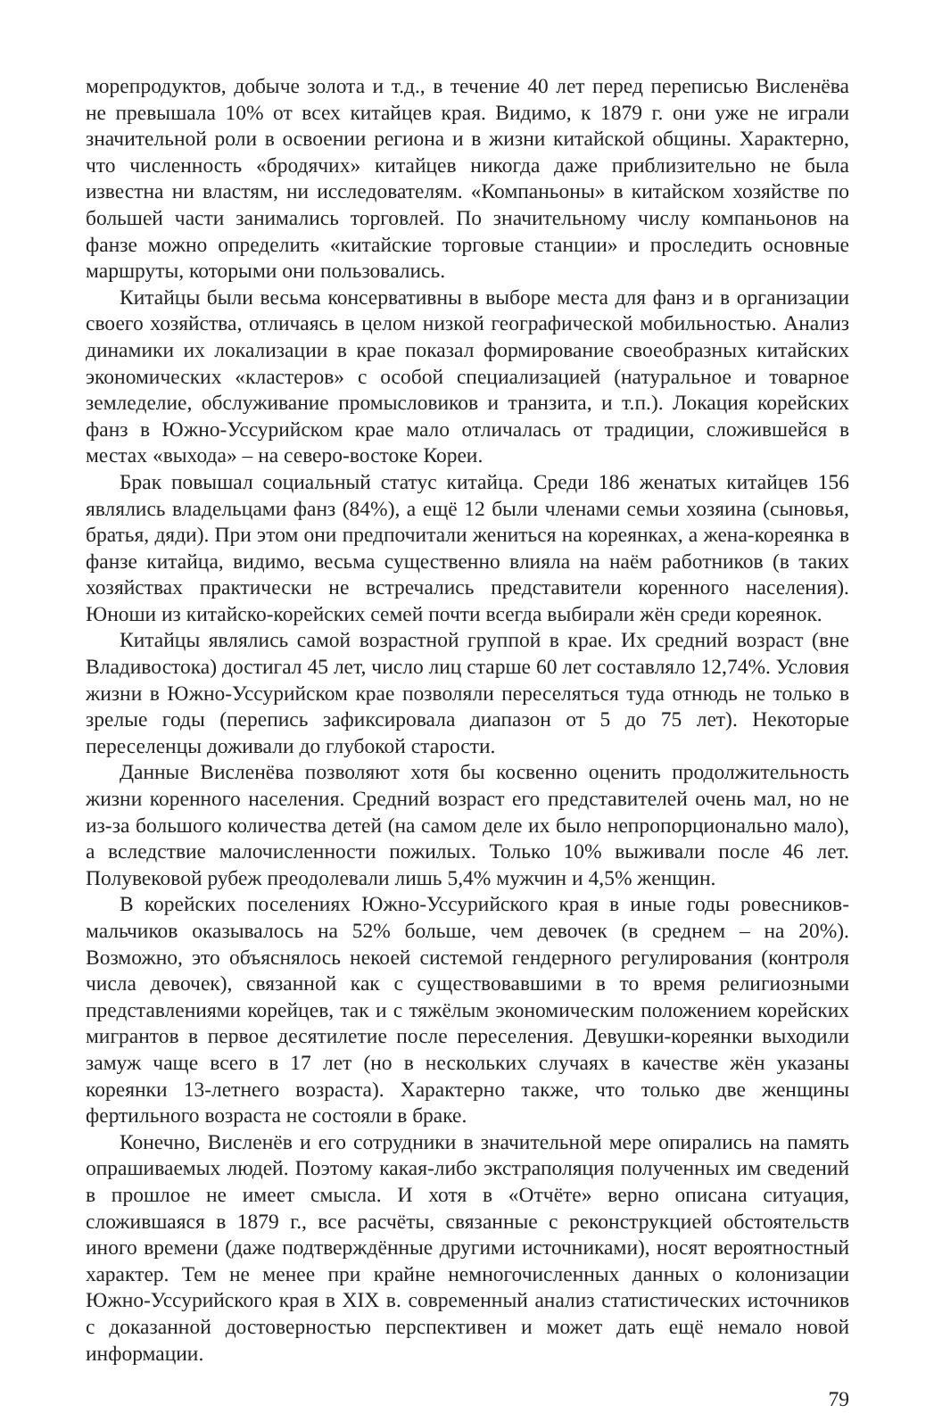морепродуктов, добыче золота и т.д., в течение 40 лет перед переписью Висленёва не превышала 10% от всех китайцев края. Видимо, к 1879 г. они уже не играли значительной роли в освоении региона и в жизни китайской общины. Характерно, что численность «бродячих» китайцев никогда даже приблизительно не была известна ни властям, ни исследователям. «Компаньоны» в китайском хозяйстве по большей части занимались торговлей. По значительному числу компаньонов на фанзе можно определить «китайские торговые станции» и проследить основные маршруты, которыми они пользовались.
Китайцы были весьма консервативны в выборе места для фанз и в организации своего хозяйства, отличаясь в целом низкой географической мобильностью. Анализ динамики их локализации в крае показал формирование своеобразных китайских экономических «кластеров» с особой специализацией (натуральное и товарное земледелие, обслуживание промысловиков и транзита, и т.п.). Локация корейских фанз в Южно-Уссурийском крае мало отличалась от традиции, сложившейся в местах «выхода» – на северо-востоке Кореи.
Брак повышал социальный статус китайца. Среди 186 женатых китайцев 156 являлись владельцами фанз (84%), а ещё 12 были членами семьи хозяина (сыновья, братья, дяди). При этом они предпочитали жениться на кореянках, а жена-кореянка в фанзе китайца, видимо, весьма существенно влияла на наём работников (в таких хозяйствах практически не встречались представители коренного населения). Юноши из китайско-корейских семей почти всегда выбирали жён среди кореянок.
Китайцы являлись самой возрастной группой в крае. Их средний возраст (вне Владивостока) достигал 45 лет, число лиц старше 60 лет составляло 12,74%. Условия жизни в Южно-Уссурийском крае позволяли переселяться туда отнюдь не только в зрелые годы (перепись зафиксировала диапазон от 5 до 75 лет). Некоторые переселенцы доживали до глубокой старости.
Данные Висленёва позволяют хотя бы косвенно оценить продолжительность жизни коренного населения. Средний возраст его представителей очень мал, но не из-за большого количества детей (на самом деле их было непропорционально мало), а вследствие малочисленности пожилых. Только 10% выживали после 46 лет. Полувековой рубеж преодолевали лишь 5,4% мужчин и 4,5% женщин.
В корейских поселениях Южно-Уссурийского края в иные годы ровесников-мальчиков оказывалось на 52% больше, чем девочек (в среднем – на 20%). Возможно, это объяснялось некоей системой гендерного регулирования (контроля числа девочек), связанной как с существовавшими в то время религиозными представлениями корейцев, так и с тяжёлым экономическим положением корейских мигрантов в первое десятилетие после переселения. Девушки-кореянки выходили замуж чаще всего в 17 лет (но в нескольких случаях в качестве жён указаны кореянки 13-летнего возраста). Характерно также, что только две женщины фертильного возраста не состояли в браке.
Конечно, Висленёв и его сотрудники в значительной мере опирались на память опрашиваемых людей. Поэтому какая-либо экстраполяция полученных им сведений в прошлое не имеет смысла. И хотя в «Отчёте» верно описана ситуация, сложившаяся в 1879 г., все расчёты, связанные с реконструкцией обстоятельств иного времени (даже подтверждённые другими источниками), носят вероятностный характер. Тем не менее при крайне немногочисленных данных о колонизации Южно-Уссурийского края в XIX в. современный анализ статистических источников с доказанной достоверностью перспективен и может дать ещё немало новой информации.
79